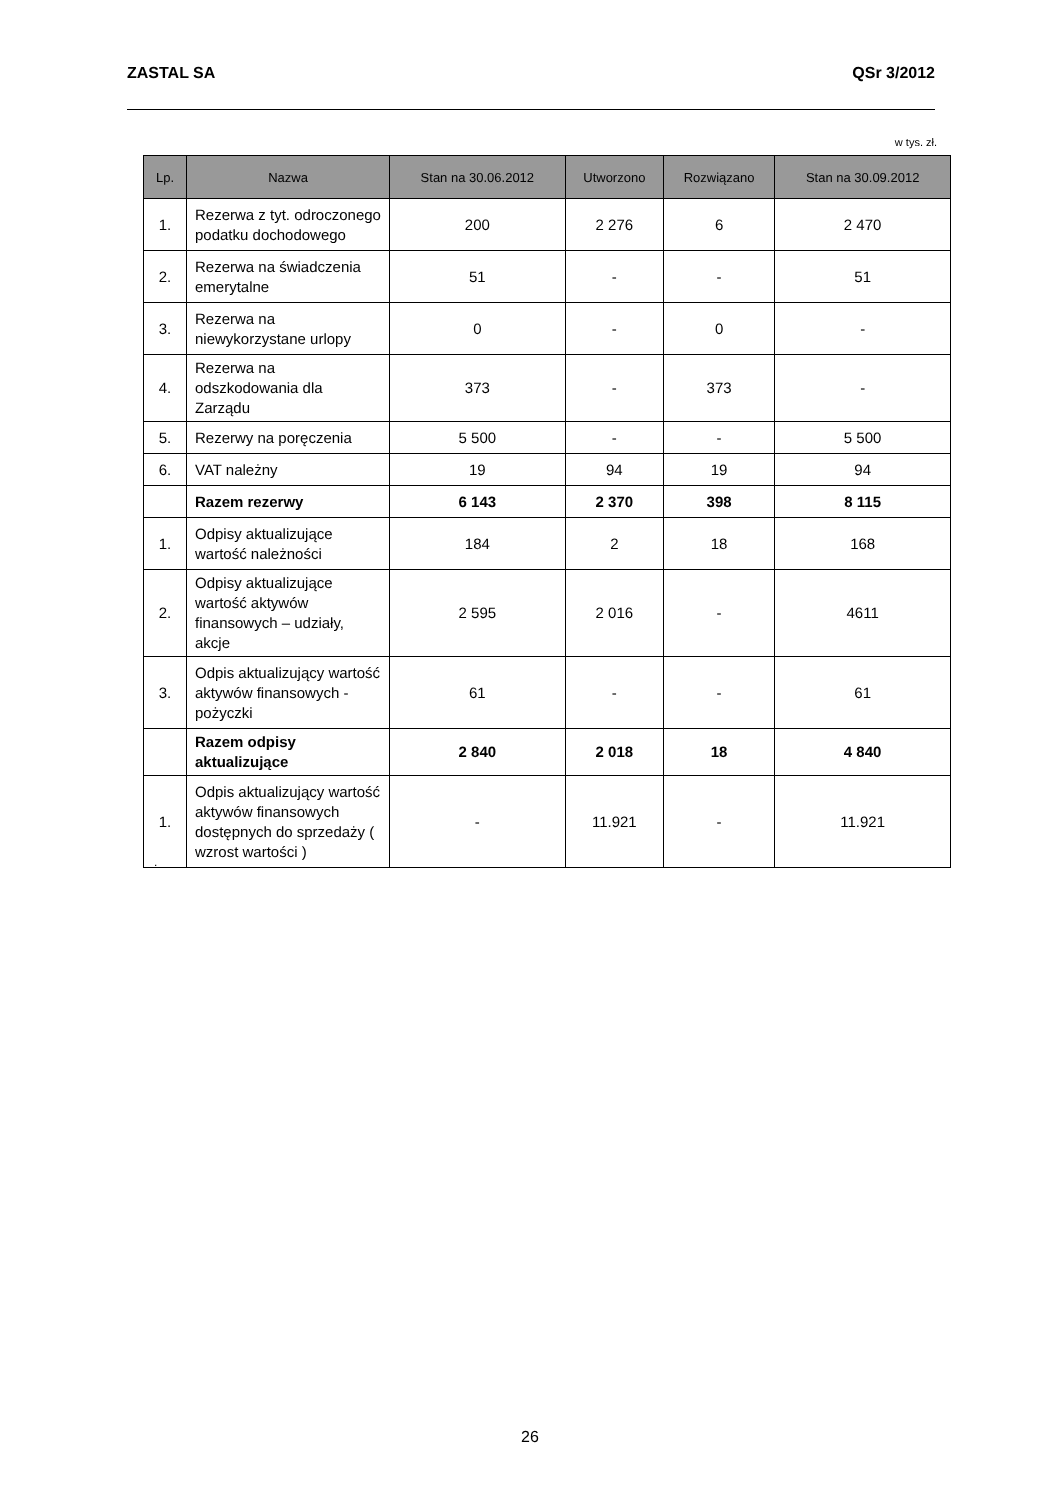ZASTAL SA QSr 3/2012
w tys. zł.
| Lp. | Nazwa | Stan na 30.06.2012 | Utworzono | Rozwiązano | Stan na 30.09.2012 |
| --- | --- | --- | --- | --- | --- |
| 1. | Rezerwa z tyt. odroczonego podatku dochodowego | 200 | 2 276 | 6 | 2 470 |
| 2. | Rezerwa na świadczenia emerytalne | 51 | - | - | 51 |
| 3. | Rezerwa na niewykorzystane urlopy | 0 | - | 0 | - |
| 4. | Rezerwa na odszkodowania dla Zarządu | 373 | - | 373 | - |
| 5. | Rezerwy na poręczenia | 5 500 | - | - | 5 500 |
| 6. | VAT należny | 19 | 94 | 19 | 94 |
| | Razem rezerwy | 6 143 | 2 370 | 398 | 8 115 |
| 1. | Odpisy aktualizujące wartość należności | 184 | 2 | 18 | 168 |
| 2. | Odpisy aktualizujące wartość aktywów finansowych – udziały, akcje | 2 595 | 2 016 | - | 4611 |
| 3. | Odpis aktualizujący wartość aktywów finansowych - pożyczki | 61 | - | - | 61 |
| | Razem odpisy aktualizujące | 2 840 | 2 018 | 18 | 4 840 |
| 1. | Odpis aktualizujący wartość aktywów finansowych dostępnych do sprzedaży ( wzrost wartości ) | - | 11.921 | - | 11.921 |
.
26